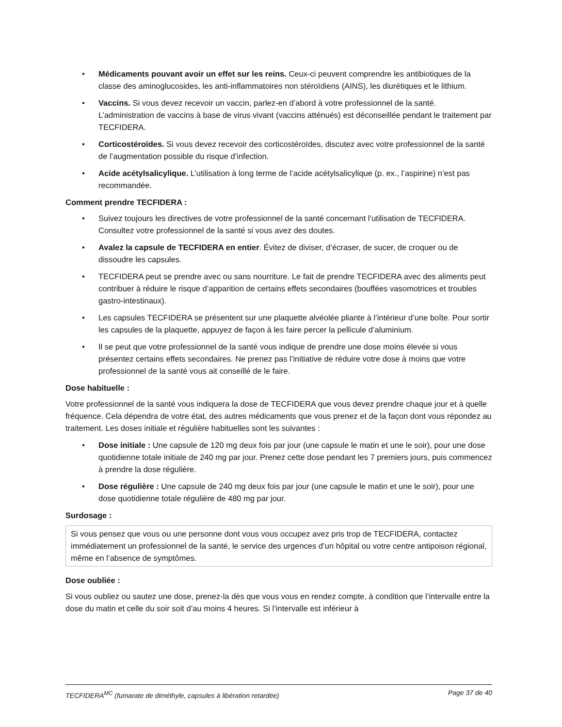• Médicaments pouvant avoir un effet sur les reins. Ceux-ci peuvent comprendre les antibiotiques de la classe des aminoglucosides, les anti-inflammatoires non stéroïdiens (AINS), les diurétiques et le lithium.
• Vaccins. Si vous devez recevoir un vaccin, parlez-en d’abord à votre professionnel de la santé. L’administration de vaccins à base de virus vivant (vaccins atténués) est déconseillée pendant le traitement par TECFIDERA.
• Corticostéroïdes. Si vous devez recevoir des corticostéroïdes, discutez avec votre professionnel de la santé de l’augmentation possible du risque d’infection.
• Acide acétylsalicylique. L’utilisation à long terme de l’acide acétylsalicylique (p. ex., l’aspirine) n’est pas recommandée.
Comment prendre TECFIDERA :
• Suivez toujours les directives de votre professionnel de la santé concernant l’utilisation de TECFIDERA. Consultez votre professionnel de la santé si vous avez des doutes.
• Avalez la capsule de TECFIDERA en entier. Évitez de diviser, d’écraser, de sucer, de croquer ou de dissoudre les capsules.
• TECFIDERA peut se prendre avec ou sans nourriture. Le fait de prendre TECFIDERA avec des aliments peut contribuer à réduire le risque d’apparition de certains effets secondaires (bouffées vasomotrices et troubles gastro-intestinaux).
• Les capsules TECFIDERA se présentent sur une plaquette alvéolée pliante à l’intérieur d’une boîte. Pour sortir les capsules de la plaquette, appuyez de façon à les faire percer la pellicule d’aluminium.
• Il se peut que votre professionnel de la santé vous indique de prendre une dose moins élevée si vous présentez certains effets secondaires. Ne prenez pas l’initiative de réduire votre dose à moins que votre professionnel de la santé vous ait conseillé de le faire.
Dose habituelle :
Votre professionnel de la santé vous indiquera la dose de TECFIDERA que vous devez prendre chaque jour et à quelle fréquence. Cela dépendra de votre état, des autres médicaments que vous prenez et de la façon dont vous répondez au traitement. Les doses initiale et régulière habituelles sont les suivantes :
• Dose initiale : Une capsule de 120 mg deux fois par jour (une capsule le matin et une le soir), pour une dose quotidienne totale initiale de 240 mg par jour. Prenez cette dose pendant les 7 premiers jours, puis commencez à prendre la dose régulière.
• Dose régulière : Une capsule de 240 mg deux fois par jour (une capsule le matin et une le soir), pour une dose quotidienne totale régulière de 480 mg par jour.
Surdosage :
Si vous pensez que vous ou une personne dont vous vous occupez avez pris trop de TECFIDERA, contactez immédiatement un professionnel de la santé, le service des urgences d’un hôpital ou votre centre antipoison régional, même en l’absence de symptômes.
Dose oubliée :
Si vous oubliez ou sautez une dose, prenez-la dès que vous vous en rendez compte, à condition que l’intervalle entre la dose du matin et celle du soir soit d’au moins 4 heures. Si l’intervalle est inférieur à
TECFIDERA<sup>MC</sup> (fumarate de diméthyle, capsules à libération retardée) Page 37 de 40